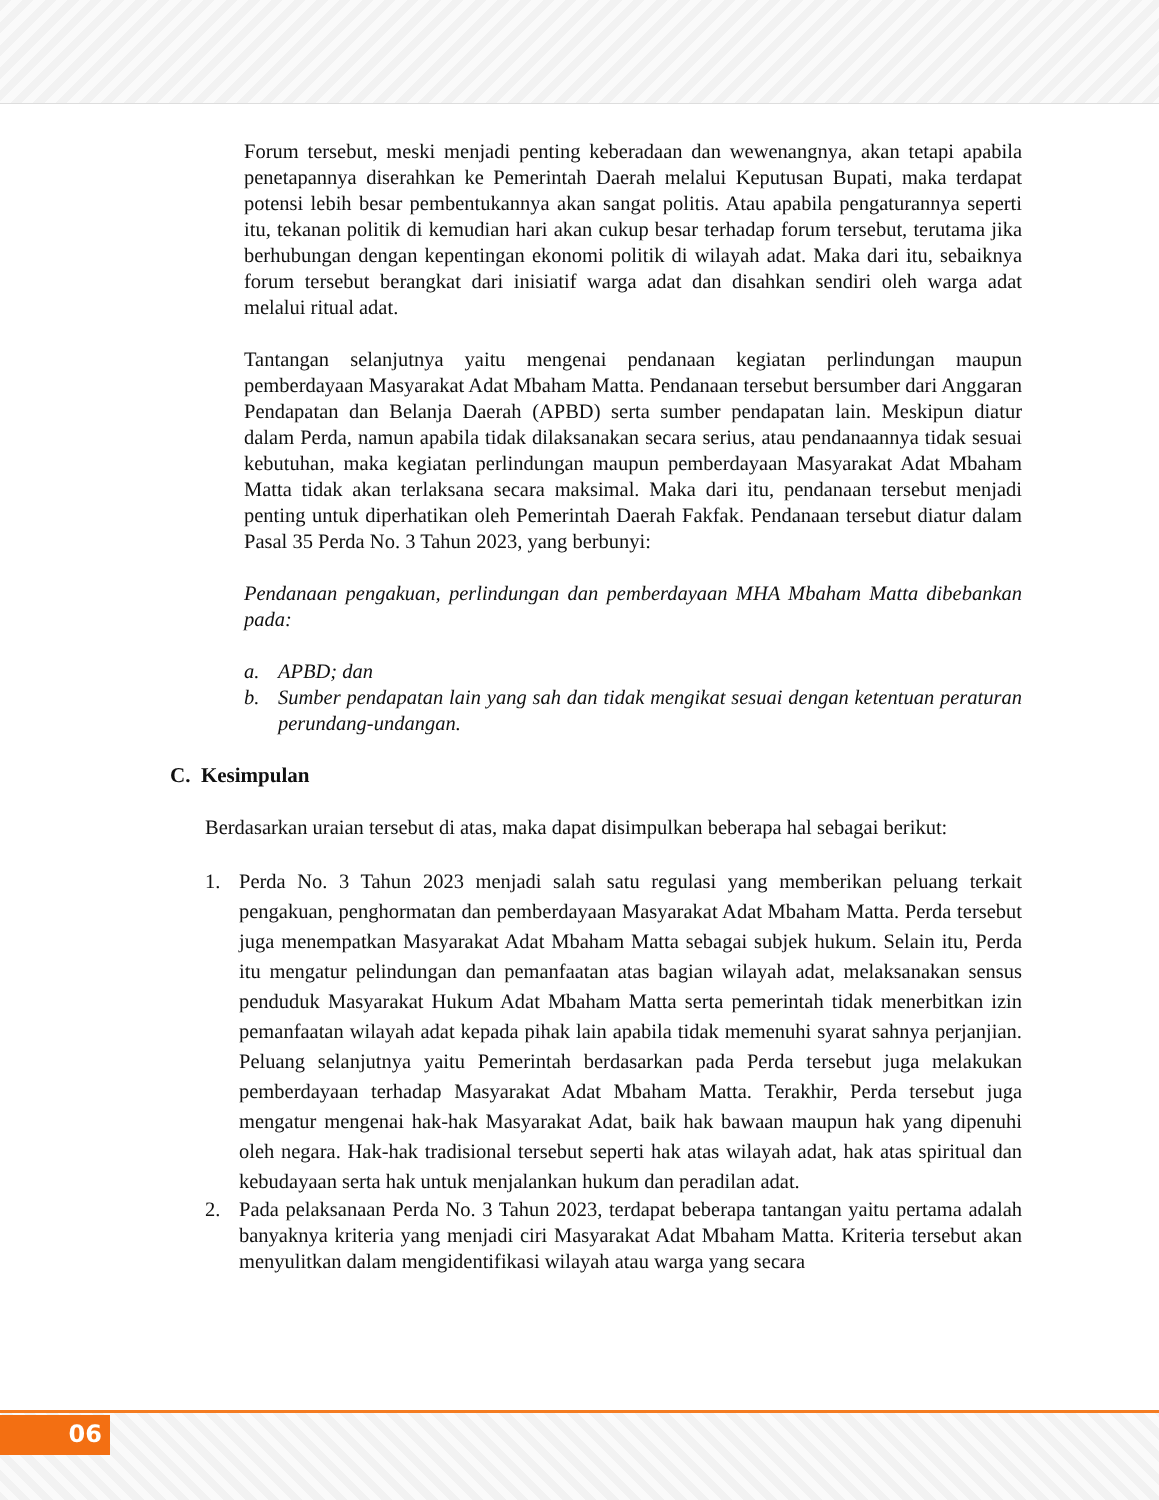Forum tersebut, meski menjadi penting keberadaan dan wewenangnya, akan tetapi apabila penetapannya diserahkan ke Pemerintah Daerah melalui Keputusan Bupati, maka terdapat potensi lebih besar pembentukannya akan sangat politis. Atau apabila pengaturannya seperti itu, tekanan politik di kemudian hari akan cukup besar terhadap forum tersebut, terutama jika berhubungan dengan kepentingan ekonomi politik di wilayah adat. Maka dari itu, sebaiknya forum tersebut berangkat dari inisiatif warga adat dan disahkan sendiri oleh warga adat melalui ritual adat.
Tantangan selanjutnya yaitu mengenai pendanaan kegiatan perlindungan maupun pemberdayaan Masyarakat Adat Mbaham Matta. Pendanaan tersebut bersumber dari Anggaran Pendapatan dan Belanja Daerah (APBD) serta sumber pendapatan lain. Meskipun diatur dalam Perda, namun apabila tidak dilaksanakan secara serius, atau pendanaannya tidak sesuai kebutuhan, maka kegiatan perlindungan maupun pemberdayaan Masyarakat Adat Mbaham Matta tidak akan terlaksana secara maksimal. Maka dari itu, pendanaan tersebut menjadi penting untuk diperhatikan oleh Pemerintah Daerah Fakfak. Pendanaan tersebut diatur dalam Pasal 35 Perda No. 3 Tahun 2023, yang berbunyi:
Pendanaan pengakuan, perlindungan dan pemberdayaan MHA Mbaham Matta dibebankan pada:
a. APBD; dan
b. Sumber pendapatan lain yang sah dan tidak mengikat sesuai dengan ketentuan peraturan perundang-undangan.
C. Kesimpulan
Berdasarkan uraian tersebut di atas, maka dapat disimpulkan beberapa hal sebagai berikut:
1. Perda No. 3 Tahun 2023 menjadi salah satu regulasi yang memberikan peluang terkait pengakuan, penghormatan dan pemberdayaan Masyarakat Adat Mbaham Matta. Perda tersebut juga menempatkan Masyarakat Adat Mbaham Matta sebagai subjek hukum. Selain itu, Perda itu mengatur pelindungan dan pemanfaatan atas bagian wilayah adat, melaksanakan sensus penduduk Masyarakat Hukum Adat Mbaham Matta serta pemerintah tidak menerbitkan izin pemanfaatan wilayah adat kepada pihak lain apabila tidak memenuhi syarat sahnya perjanjian. Peluang selanjutnya yaitu Pemerintah berdasarkan pada Perda tersebut juga melakukan pemberdayaan terhadap Masyarakat Adat Mbaham Matta. Terakhir, Perda tersebut juga mengatur mengenai hak-hak Masyarakat Adat, baik hak bawaan maupun hak yang dipenuhi oleh negara. Hak-hak tradisional tersebut seperti hak atas wilayah adat, hak atas spiritual dan kebudayaan serta hak untuk menjalankan hukum dan peradilan adat.
2. Pada pelaksanaan Perda No. 3 Tahun 2023, terdapat beberapa tantangan yaitu pertama adalah banyaknya kriteria yang menjadi ciri Masyarakat Adat Mbaham Matta. Kriteria tersebut akan menyulitkan dalam mengidentifikasi wilayah atau warga yang secara
06